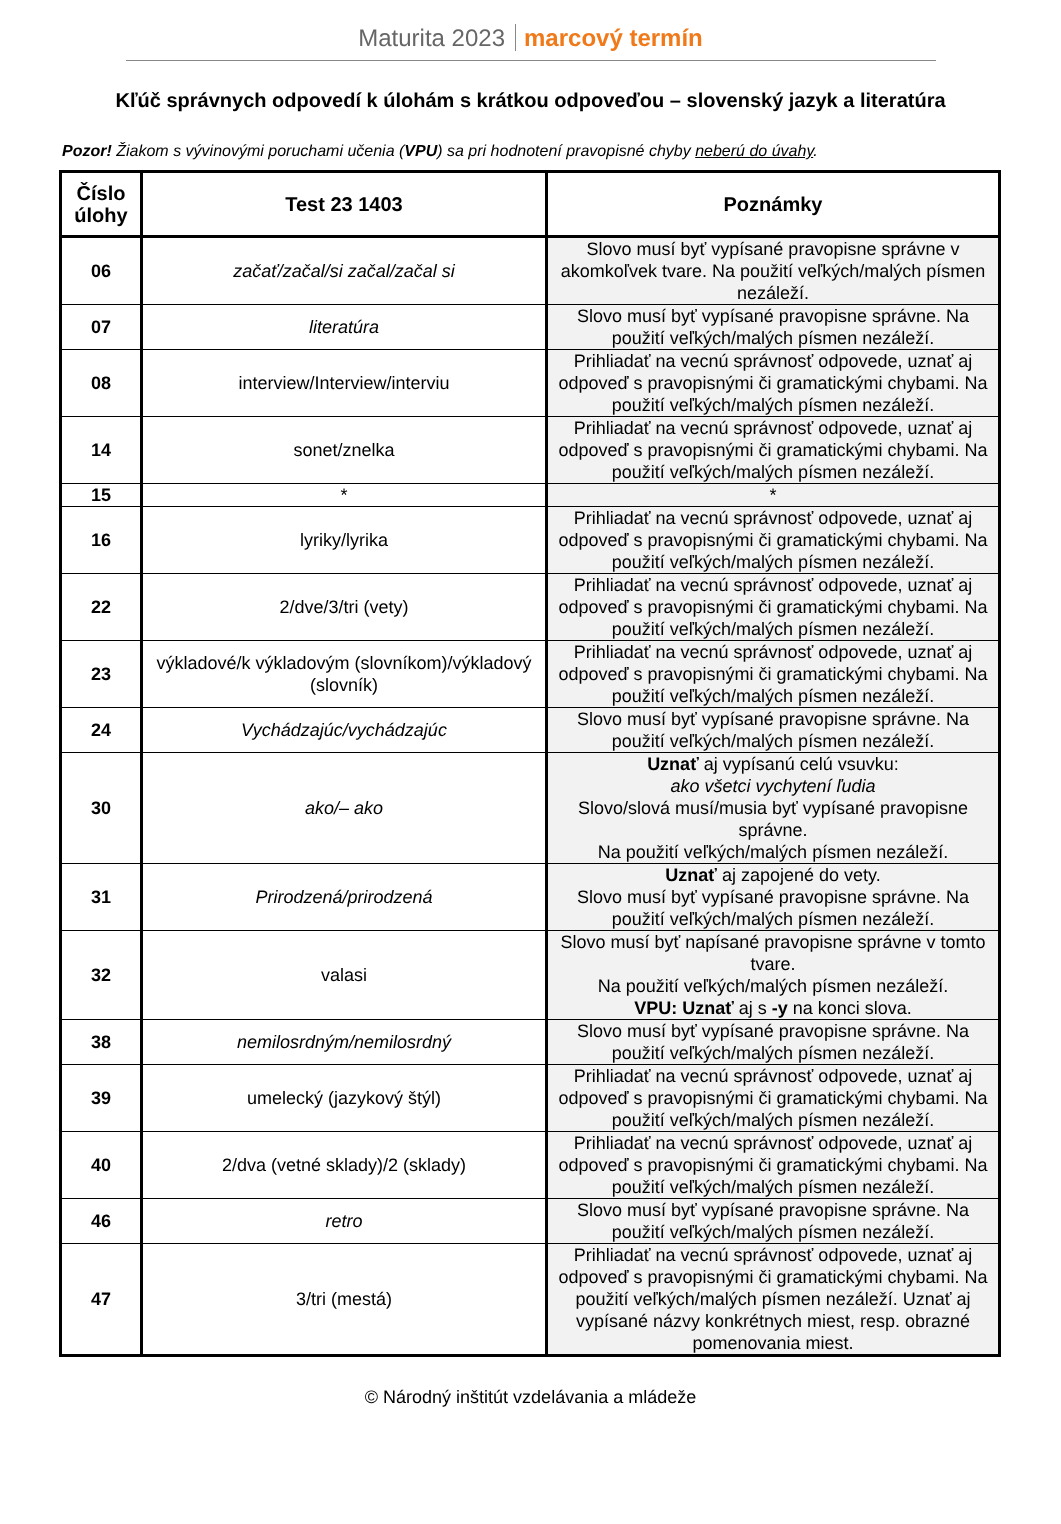Maturita 2023 marcový termín
Kľúč správnych odpovedí k úlohám s krátkou odpoveďou – slovenský jazyk a literatúra
Pozor! Žiakom s vývinovými poruchami učenia (VPU) sa pri hodnotení pravopisné chyby neberú do úvahy.
| Číslo úlohy | Test 23 1403 | Poznámky |
| --- | --- | --- |
| 06 | začať/začal/si začal/začal si | Slovo musí byť vypísané pravopisne správne v akomkoľvek tvare. Na použití veľkých/malých písmen nezáleží. |
| 07 | literatúra | Slovo musí byť vypísané pravopisne správne. Na použití veľkých/malých písmen nezáleží. |
| 08 | interview/Interview/interviu | Prihliadať na vecnú správnosť odpovede, uznať aj odpoveď s pravopisnými či gramatickými chybami. Na použití veľkých/malých písmen nezáleží. |
| 14 | sonet/znelka | Prihliadať na vecnú správnosť odpovede, uznať aj odpoveď s pravopisnými či gramatickými chybami. Na použití veľkých/malých písmen nezáleží. |
| 15 | * | * |
| 16 | lyriky/lyrika | Prihliadať na vecnú správnosť odpovede, uznať aj odpoveď s pravopisnými či gramatickými chybami. Na použití veľkých/malých písmen nezáleží. |
| 22 | 2/dve/3/tri (vety) | Prihliadať na vecnú správnosť odpovede, uznať aj odpoveď s pravopisnými či gramatickými chybami. Na použití veľkých/malých písmen nezáleží. |
| 23 | výkladové/k výkladovým (slovníkom)/výkladový (slovník) | Prihliadať na vecnú správnosť odpovede, uznať aj odpoveď s pravopisnými či gramatickými chybami. Na použití veľkých/malých písmen nezáleží. |
| 24 | Vychádzajúc/vychádzajúc | Slovo musí byť vypísané pravopisne správne. Na použití veľkých/malých písmen nezáleží. |
| 30 | ako/– ako | Uznať aj vypísanú celú vsuvku: ako všetci vychytení ľudia Slovo/slová musí/musia byť vypísané pravopisne správne. Na použití veľkých/malých písmen nezáleží. |
| 31 | Prirodzená/prirodzená | Uznať aj zapojené do vety. Slovo musí byť vypísané pravopisne správne. Na použití veľkých/malých písmen nezáleží. |
| 32 | valasi | Slovo musí byť napísané pravopisne správne v tomto tvare. Na použití veľkých/malých písmen nezáleží. VPU: Uznať aj s -y na konci slova. |
| 38 | nemilosrdným/nemilosrdný | Slovo musí byť vypísané pravopisne správne. Na použití veľkých/malých písmen nezáleží. |
| 39 | umelecký (jazykový štýl) | Prihliadať na vecnú správnosť odpovede, uznať aj odpoveď s pravopisnými či gramatickými chybami. Na použití veľkých/malých písmen nezáleží. |
| 40 | 2/dva (vetné sklady)/2 (sklady) | Prihliadať na vecnú správnosť odpovede, uznať aj odpoveď s pravopisnými či gramatickými chybami. Na použití veľkých/malých písmen nezáleží. |
| 46 | retro | Slovo musí byť vypísané pravopisne správne. Na použití veľkých/malých písmen nezáleží. |
| 47 | 3/tri (mestá) | Prihliadať na vecnú správnosť odpovede, uznať aj odpoveď s pravopisnými či gramatickými chybami. Na použití veľkých/malých písmen nezáleží. Uznať aj vypísané názvy konkrétnych miest, resp. obrazné pomenovania miest. |
© Národný inštitút vzdelávania a mládeže